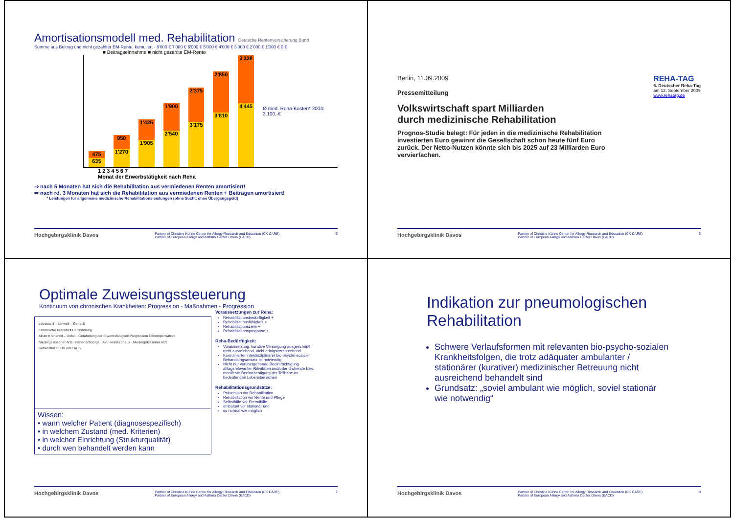Amortisationsmodell med. Rehabilitation Deutsche Rentenversicherung Bund
Summe aus Beitrag und nicht gezahlter EM-Rente, kumuliert · 8'000 € 7'000 € 6'000 € 5'000 € 4'000 € 3'000 € 2'000 € 1'000 € 0 €
■ Beitragseinnahme ■ nicht gezahlte EM-Rente
475
635
950
1'270
1'425
1'905
1'900
2'540
2'375
3'175
2'850
3'810
3'328
4'445
Ø med. Reha-Kosten* 2004: 3.100,-€
1 2 3 4 5 6 7
Monat der Erwerbstätigkeit nach Reha
⇒ nach 5 Monaten hat sich die Rehabilitation aus vermiedenen Renten amortisiert!
⇒ nach rd. 3 Monaten hat sich die Rehabilitation aus vermiedenen Renten + Beiträgen amortisiert!
* Leistungen für allgemeine medizinische Rehabilitationsleistungen (ohne Sucht, ohne Übergangsgeld)
Hochgebirgsklinik Davos Partner of Christine Kühne Center for Allergy Research and Education (CK CARE)
Partner of European Allergy and Asthma Center Davos (EACD) 5
Berlin, 11.09.2009
Pressemitteilung
REHA-TAG
6. Deutscher Reha-Tag
am 12. September 2009
www.rehatag.de
Volkswirtschaft spart Milliarden
durch medizinische Rehabilitation
Prognos-Studie belegt: Für jeden in die medizinische Rehabilitation investierten Euro gewinnt die Gesellschaft schon heute fünf Euro zurück. Der Netto-Nutzen könnte sich bis 2025 auf 23 Milliarden Euro vervierfachen.
Hochgebirgsklinik Davos Partner of Christine Kühne Center for Allergy Research and Education (CK CARE)
Partner of European Allergy and Asthma Center Davos (EACD) 6
Optimale Zuweisungssteuerung
Kontinuum von chronischen Krankheiten: Progression - Maßnahmen - Progression
Lebensstil – Umwelt – Genetik
Chronische Krankheit Behinderung
Akute Krankheit – Unfall · Gefährdung der Erwerbsfähigkeit Progression Dekompensation
Niedergelassener Arzt · Rehanachsorge · Akut-krankenhaus · Niedergelassener Arzt
Rehabilitation HV oder AHB
Wissen:
• wann welcher Patient (diagnosespezifisch)
• in welchem Zustand (med. Kriterien)
• in welcher Einrichtung (Strukturqualität)
• durch wen behandelt werden kann
Voraussetzungen zur Reha:
Rehabilitationsbedürftigkeit +
Rehabilitationsfähigkeit +
Rehabilitationsziele +
Rehabilitationsprognose +
Reha-Bedürftigkeit:
Voraussetzung: kurative Versorgung ausgeschöpft, nicht ausreichend, nicht erfolgsversprechend
Koordinierter interdisziplinärer bio-psycho-sozialer Behandlungsansatz ist notwendig
Nicht nur vorübergehende Beeinträchtigung alltagsrelevanter Aktivitäten und/oder drohende bzw. manifeste Beeinträchtigung der Teilhabe an bedeutenden Lebensbereichen
Rehabilitationsgrundsätze:
Prävention vor Rehabilitation
Rehabilitation vor Rente und Pflege
Selbsthilfe vor Fremdhilfe
ambulant vor stationär und
so normal wie möglich
Hochgebirgsklinik Davos Partner of Christine Kühne Center for Allergy Research and Education (CK CARE)
Partner of European Allergy and Asthma Center Davos (EACD) 7
Indikation zur pneumologischen Rehabilitation
Schwere Verlaufsformen mit relevanten bio-psycho-sozialen Krankheitsfolgen, die trotz adäquater ambulanter / stationärer (kurativer) medizinischer Betreuung nicht ausreichend behandelt sind
Grundsatz: „soviel ambulant wie möglich, soviel stationär wie notwendig“
Hochgebirgsklinik Davos Partner of Christine Kühne Center for Allergy Research and Education (CK CARE)
Partner of European Allergy and Asthma Center Davos (EACD) 8